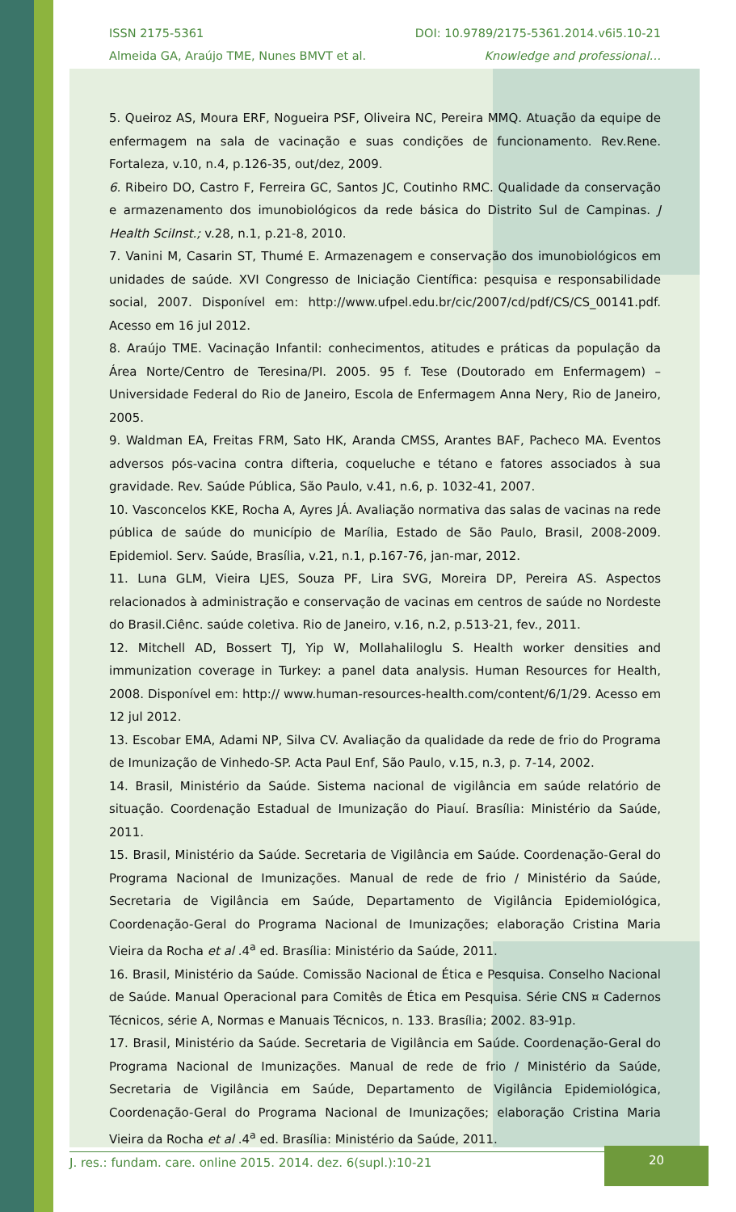ISSN 2175-5361 DOI: 10.9789/2175-5361.2014.v6i5.10-21
Almeida GA, Araújo TME, Nunes BMVT et al. Knowledge and professional…
5. Queiroz AS, Moura ERF, Nogueira PSF, Oliveira NC, Pereira MMQ. Atuação da equipe de enfermagem na sala de vacinação e suas condições de funcionamento. Rev.Rene. Fortaleza, v.10, n.4, p.126-35, out/dez, 2009.
6. Ribeiro DO, Castro F, Ferreira GC, Santos JC, Coutinho RMC. Qualidade da conservação e armazenamento dos imunobiológicos da rede básica do Distrito Sul de Campinas. J Health SciInst.; v.28, n.1, p.21-8, 2010.
7. Vanini M, Casarin ST, Thumé E. Armazenagem e conservação dos imunobiológicos em unidades de saúde. XVI Congresso de Iniciação Científica: pesquisa e responsabilidade social, 2007. Disponível em: http://www.ufpel.edu.br/cic/2007/cd/pdf/CS/CS_00141.pdf. Acesso em 16 jul 2012.
8. Araújo TME. Vacinação Infantil: conhecimentos, atitudes e práticas da população da Área Norte/Centro de Teresina/PI. 2005. 95 f. Tese (Doutorado em Enfermagem) – Universidade Federal do Rio de Janeiro, Escola de Enfermagem Anna Nery, Rio de Janeiro, 2005.
9. Waldman EA, Freitas FRM, Sato HK, Aranda CMSS, Arantes BAF, Pacheco MA. Eventos adversos pós-vacina contra difteria, coqueluche e tétano e fatores associados à sua gravidade. Rev. Saúde Pública, São Paulo, v.41, n.6, p. 1032-41, 2007.
10. Vasconcelos KKE, Rocha A, Ayres JÁ. Avaliação normativa das salas de vacinas na rede pública de saúde do município de Marília, Estado de São Paulo, Brasil, 2008-2009. Epidemiol. Serv. Saúde, Brasília, v.21, n.1, p.167-76, jan-mar, 2012.
11. Luna GLM, Vieira LJES, Souza PF, Lira SVG, Moreira DP, Pereira AS. Aspectos relacionados à administração e conservação de vacinas em centros de saúde no Nordeste do Brasil.Ciênc. saúde coletiva. Rio de Janeiro, v.16, n.2, p.513-21, fev., 2011.
12. Mitchell AD, Bossert TJ, Yip W, Mollahaliloglu S. Health worker densities and immunization coverage in Turkey: a panel data analysis. Human Resources for Health, 2008. Disponível em: http:// www.human-resources-health.com/content/6/1/29. Acesso em 12 jul 2012.
13. Escobar EMA, Adami NP, Silva CV. Avaliação da qualidade da rede de frio do Programa de Imunização de Vinhedo-SP. Acta Paul Enf, São Paulo, v.15, n.3, p. 7-14, 2002.
14. Brasil, Ministério da Saúde. Sistema nacional de vigilância em saúde relatório de situação. Coordenação Estadual de Imunização do Piauí. Brasília: Ministério da Saúde, 2011.
15. Brasil, Ministério da Saúde. Secretaria de Vigilância em Saúde. Coordenação-Geral do Programa Nacional de Imunizações. Manual de rede de frio / Ministério da Saúde, Secretaria de Vigilância em Saúde, Departamento de Vigilância Epidemiológica, Coordenação-Geral do Programa Nacional de Imunizações; elaboração Cristina Maria Vieira da Rocha et al .4<sup>a</sup> ed. Brasília: Ministério da Saúde, 2011.
16. Brasil, Ministério da Saúde. Comissão Nacional de Ética e Pesquisa. Conselho Nacional de Saúde. Manual Operacional para Comitês de Ética em Pesquisa. Série CNS ¤ Cadernos Técnicos, série A, Normas e Manuais Técnicos, n. 133. Brasília; 2002. 83-91p.
17. Brasil, Ministério da Saúde. Secretaria de Vigilância em Saúde. Coordenação-Geral do Programa Nacional de Imunizações. Manual de rede de frio / Ministério da Saúde, Secretaria de Vigilância em Saúde, Departamento de Vigilância Epidemiológica, Coordenação-Geral do Programa Nacional de Imunizações; elaboração Cristina Maria Vieira da Rocha et al .4<sup>a</sup> ed. Brasília: Ministério da Saúde, 2011.
J. res.: fundam. care. online 2015. 2014. dez. 6(supl.):10-21 20